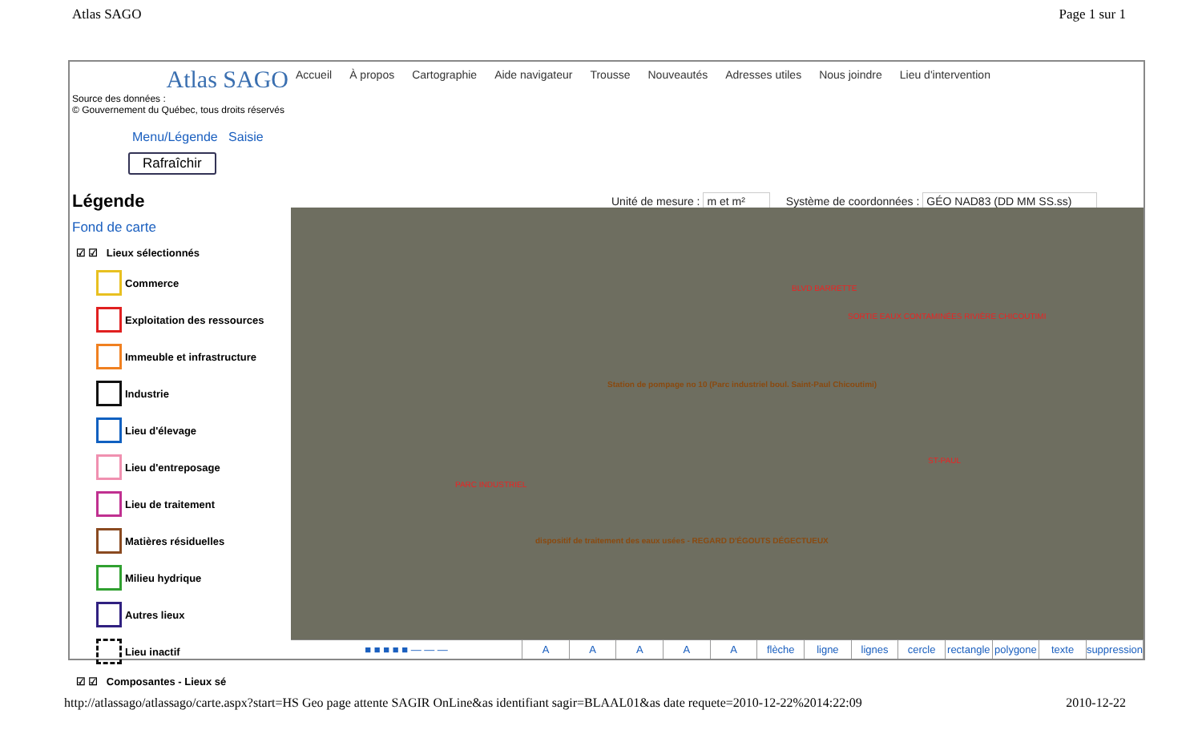Atlas SAGO Page 1 sur 1
Atlas SAGO
Source des données :
© Gouvernement du Québec, tous droits réservés
Menu/Légende Saisie
Rafraîchir
Légende
Fond de carte
☑ ☑ Lieux sélectionnés
Commerce
Exploitation des ressources
Immeuble et infrastructure
Industrie
Lieu d'élevage
Lieu d'entreposage
Lieu de traitement
Matières résiduelles
Milieu hydrique
Autres lieux
Lieu inactif
☑ ☑ Composantes - Lieux sé
Accueil À propos Cartographie Aide navigateur Trousse Nouveautés Adresses utiles Nous joindre Lieu d'intervention
Unité de mesure : m et m² Système de coordonnées : GÉO NAD83 (DD MM SS.ss)
BLVD BARRETTE
SORTIE EAUX CONTAMINÉES RIVIÈRE CHICOUTIMI
Station de pompage no 10 (Parc industriel boul. Saint-Paul Chicoutimi)
ST-PAUL
PARC INDUSTRIEL
dispositif de traitement des eaux usées - REGARD D'ÉGOUTS DÉGECTUEUX
■ ■ ■ ■ ■ — — — A A A A A flèche ligne lignes cercle rectangle polygone texte suppression
http://atlassago/atlassago/carte.aspx?start=HS Geo page attente SAGIR OnLine&as identifiant sagir=BLAAL01&as date requete=2010-12-22%2014:22:09 2010-12-22